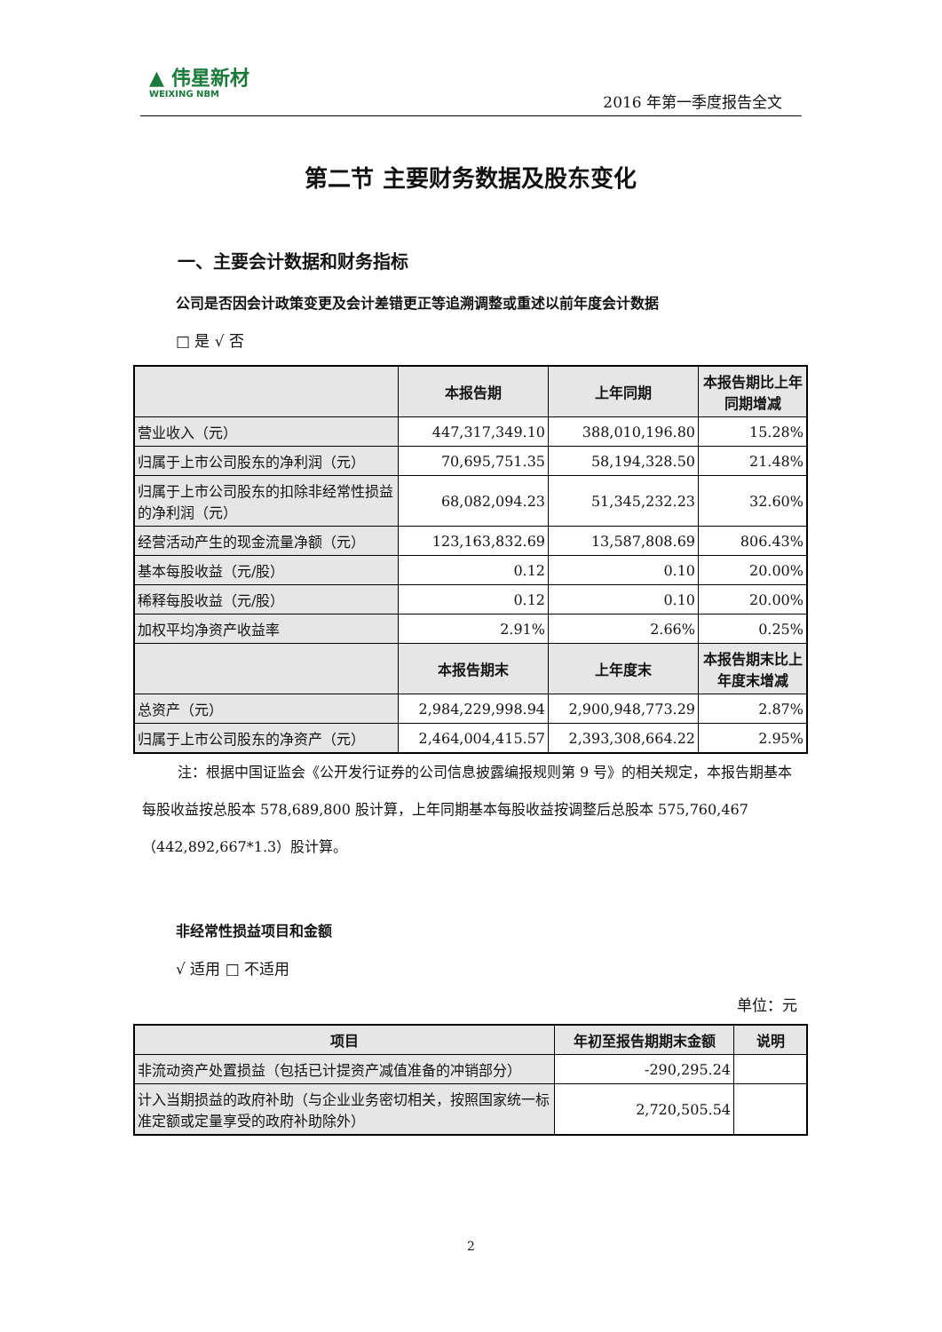▲ 伟星新材
WEIXING NBM
2016 年第一季度报告全文
第二节 主要财务数据及股东变化
一、主要会计数据和财务指标
公司是否因会计政策变更及会计差错更正等追溯调整或重述以前年度会计数据
□ 是 √ 否
| | 本报告期 | 上年同期 | 本报告期比上年同期增减 |
| --- | --- | --- | --- |
| 营业收入（元） | 447,317,349.10 | 388,010,196.80 | 15.28% |
| 归属于上市公司股东的净利润（元） | 70,695,751.35 | 58,194,328.50 | 21.48% |
| 归属于上市公司股东的扣除非经常性损益的净利润（元） | 68,082,094.23 | 51,345,232.23 | 32.60% |
| 经营活动产生的现金流量净额（元） | 123,163,832.69 | 13,587,808.69 | 806.43% |
| 基本每股收益（元/股） | 0.12 | 0.10 | 20.00% |
| 稀释每股收益（元/股） | 0.12 | 0.10 | 20.00% |
| 加权平均净资产收益率 | 2.91% | 2.66% | 0.25% |
| | 本报告期末 | 上年度末 | 本报告期末比上年度末增减 |
| 总资产（元） | 2,984,229,998.94 | 2,900,948,773.29 | 2.87% |
| 归属于上市公司股东的净资产（元） | 2,464,004,415.57 | 2,393,308,664.22 | 2.95% |
注：根据中国证监会《公开发行证券的公司信息披露编报规则第 9 号》的相关规定，本报告期基本每股收益按总股本 578,689,800 股计算，上年同期基本每股收益按调整后总股本 575,760,467（442,892,667*1.3）股计算。
非经常性损益项目和金额
√ 适用 □ 不适用
单位：元
| 项目 | 年初至报告期期末金额 | 说明 |
| --- | --- | --- |
| 非流动资产处置损益（包括已计提资产减值准备的冲销部分） | -290,295.24 | |
| 计入当期损益的政府补助（与企业业务密切相关，按照国家统一标准定额或定量享受的政府补助除外） | 2,720,505.54 | |
2